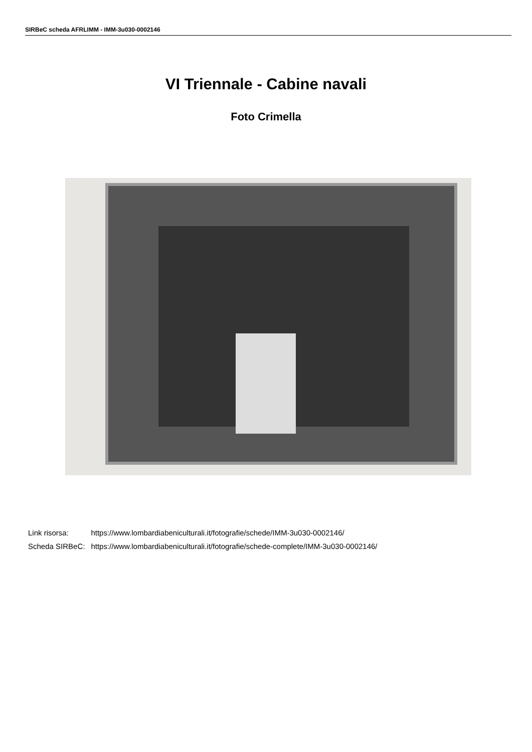SIRBeC scheda AFRLIMM - IMM-3u030-0002146
VI Triennale - Cabine navali
Foto Crimella
| Link risorsa: | https://www.lombardiabeniculturali.it/fotografie/schede/IMM-3u030-0002146/ |
| Scheda SIRBeC: | https://www.lombardiabeniculturali.it/fotografie/schede-complete/IMM-3u030-0002146/ |